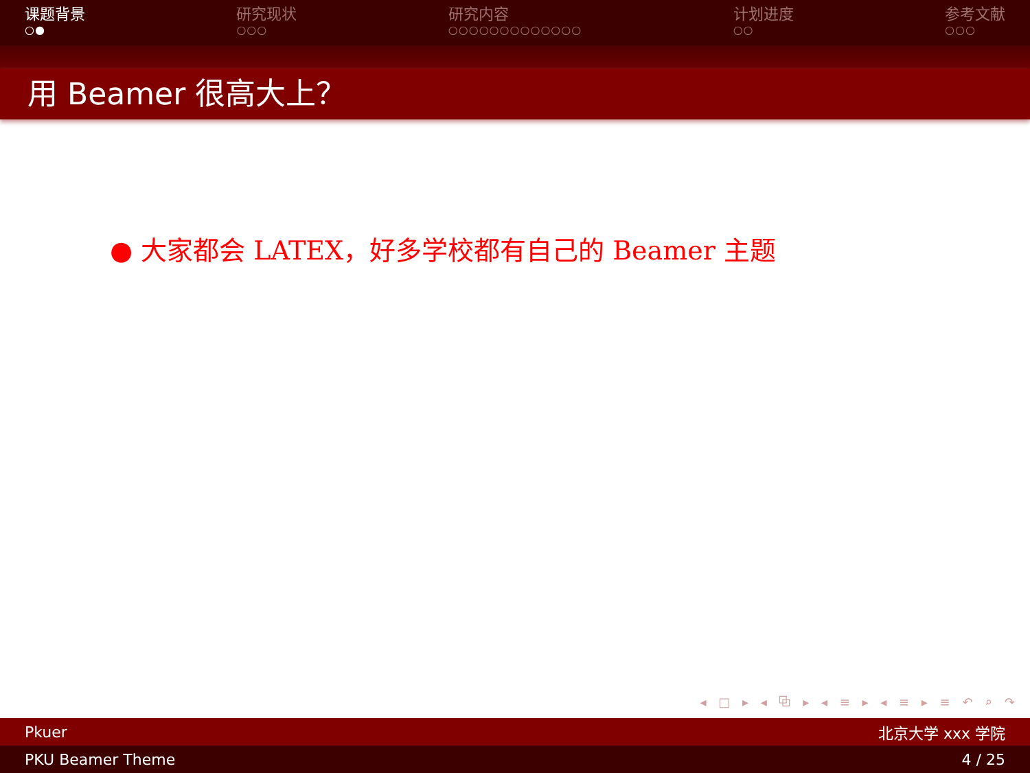课题背景
○●
研究现状
○○○
研究内容
○○○○○○○○○○○○○
计划进度
○○
参考文献
○○○
用 Beamer 很高大上？
● 大家都会 LATEX，好多学校都有自己的 Beamer 主题
◂ □ ▸ ◂ ⧉ ▸ ◂ ≡ ▸ ◂ ≡ ▸ ≡ ↶ ⌕ ↷
Pkuer 北京大学 xxx 学院
PKU Beamer Theme 4 / 25